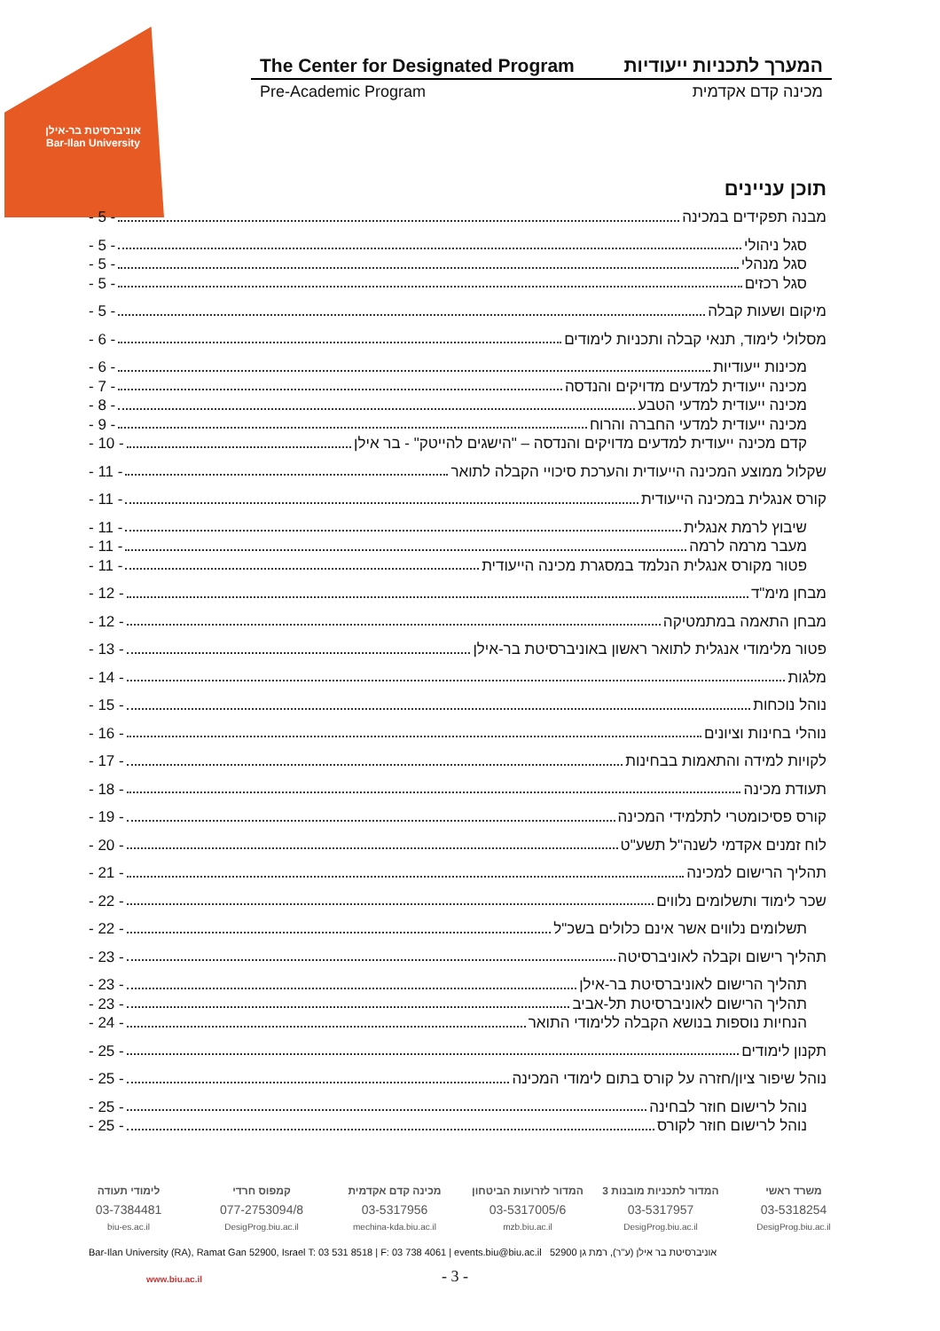אוניברסיטת בר-אילן
Bar-Ilan University
The Center for Designated Program המערך לתכניות ייעודיות
Pre-Academic Program מכינה קדם אקדמית
תוכן עניינים
מבנה תפקידים במכינה - 5 -
סגל ניהולי - 5 -
סגל מנהלי - 5 -
סגל רכזים - 5 -
מיקום ושעות קבלה - 5 -
מסלולי לימוד, תנאי קבלה ותכניות לימודים - 6 -
מכינות ייעודיות - 6 -
מכינה ייעודית למדעים מדויקים והנדסה - 7 -
מכינה ייעודית למדעי הטבע - 8 -
מכינה ייעודית למדעי החברה והרוח - 9 -
קדם מכינה ייעודית למדעים מדויקים והנדסה – "הישגים להייטק" - בר אילן - 10 -
שקלול ממוצע המכינה הייעודית והערכת סיכויי הקבלה לתואר - 11 -
קורס אנגלית במכינה הייעודית - 11 -
שיבוץ לרמת אנגלית - 11 -
מעבר מרמה לרמה - 11 -
פטור מקורס אנגלית הנלמד במסגרת מכינה הייעודית - 11 -
מבחן מימ"ד - 12 -
מבחן התאמה במתמטיקה - 12 -
פטור מלימודי אנגלית לתואר ראשון באוניברסיטת בר-אילן - 13 -
מלגות - 14 -
נוהל נוכחות - 15 -
נוהלי בחינות וציונים - 16 -
לקויות למידה והתאמות בבחינות - 17 -
תעודת מכינה - 18 -
קורס פסיכומטרי לתלמידי המכינה - 19 -
לוח זמנים אקדמי לשנה"ל תשע"ט - 20 -
תהליך הרישום למכינה - 21 -
שכר לימוד ותשלומים נלווים - 22 -
תשלומים נלווים אשר אינם כלולים בשכ"ל - 22 -
תהליך רישום וקבלה לאוניברסיטה - 23 -
תהליך הרישום לאוניברסיטת בר-אילן - 23 -
תהליך הרישום לאוניברסיטת תל-אביב - 23 -
הנחיות נוספות בנושא הקבלה ללימודי התואר - 24 -
תקנון לימודים - 25 -
נוהל שיפור ציון/חזרה על קורס בתום לימודי המכינה - 25 -
נוהל לרישום חוזר לבחינה - 25 -
נוהל לרישום חוזר לקורס - 25 -
משרד ראשי המדור לתכניות מובנות 3 המדור לזרועות הביטחון מכינה קדם אקדמית קמפוס חרדי לימודי תעודה
03-5318254 03-5317957 03-5317005/6 03-5317956 077-2753094/8 03-7384481
DesigProg.biu.ac.il DesigProg.biu.ac.il mzb.biu.ac.il mechina-kda.biu.ac.il DesigProg.biu.ac.il biu-es.ac.il
Bar-Ilan University (RA), Ramat Gan 52900, Israel T: 03 531 8518 | F: 03 738 4061 | events.biu@biu.ac.il אוניברסיטת בר אילן (ע"ר), רמת גן 52900
www.biu.ac.il - 3 -